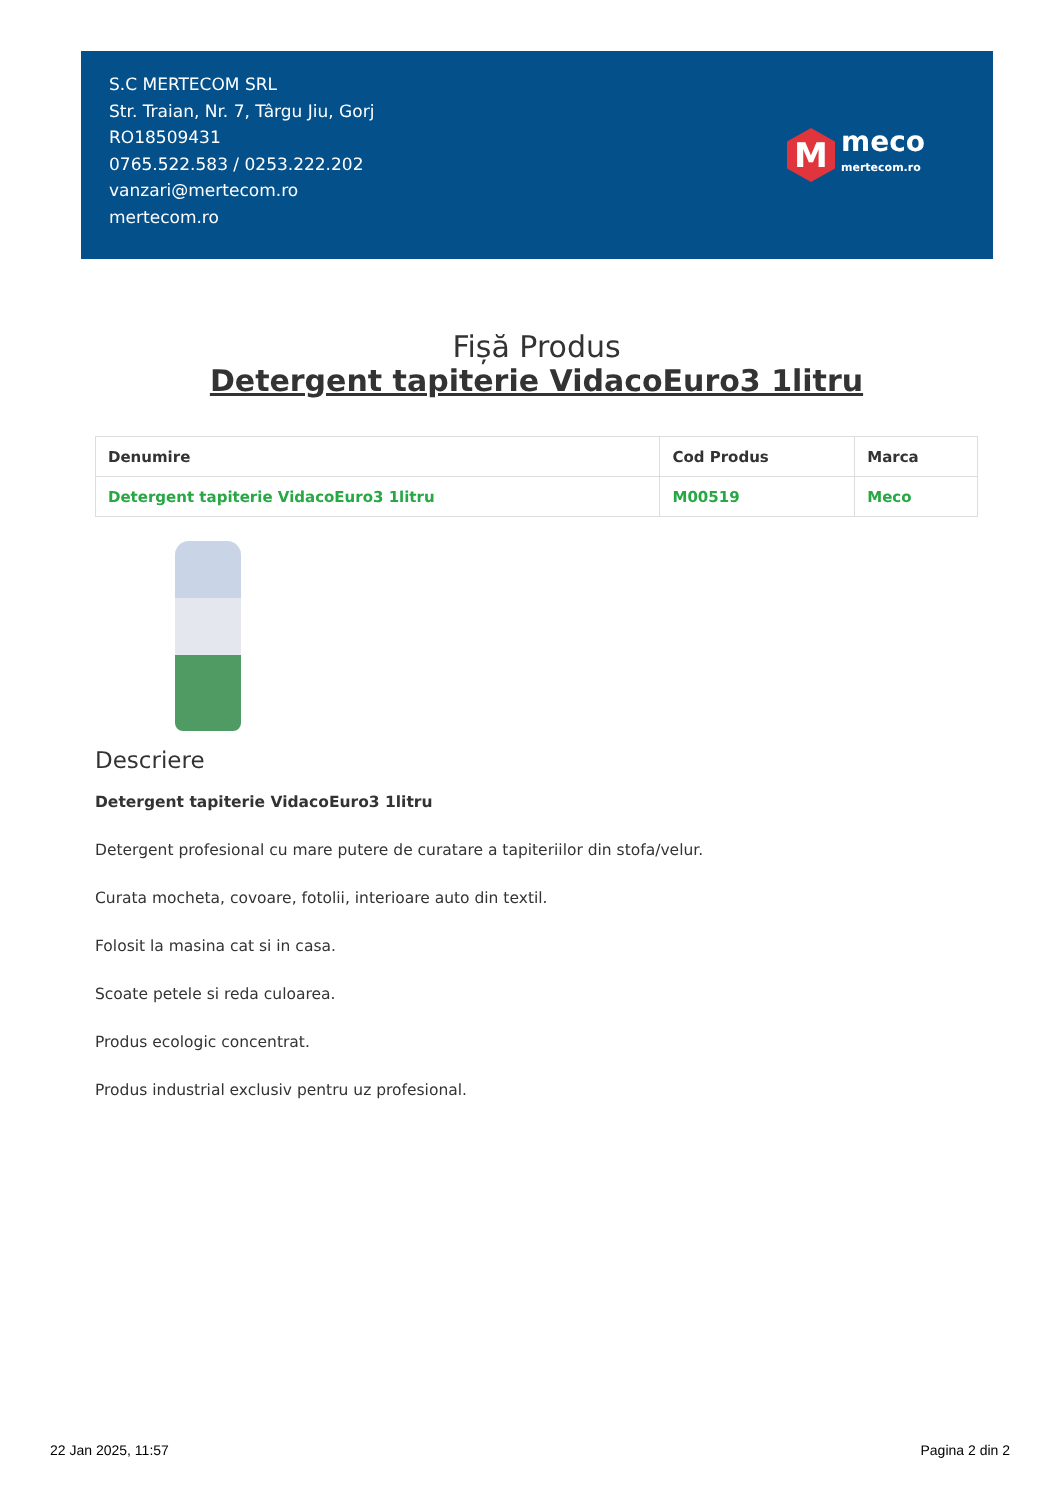S.C MERTECOM SRL
Str. Traian, Nr. 7, Târgu Jiu, Gorj
RO18509431
0765.522.583 / 0253.222.202
vanzari@mertecom.ro
mertecom.ro
M
meco
mertecom.ro
Fișă Produs
Detergent tapiterie VidacoEuro3 1litru
| Denumire | Cod Produs | Marca |
| --- | --- | --- |
| Detergent tapiterie VidacoEuro3 1litru | M00519 | Meco |
Descriere
Detergent tapiterie VidacoEuro3 1litru
Detergent profesional cu mare putere de curatare a tapiteriilor din stofa/velur.
Curata mocheta, covoare, fotolii, interioare auto din textil.
Folosit la masina cat si in casa.
Scoate petele si reda culoarea.
Produs ecologic concentrat.
Produs industrial exclusiv pentru uz profesional.
22 Jan 2025, 11:57 Pagina 2 din 2